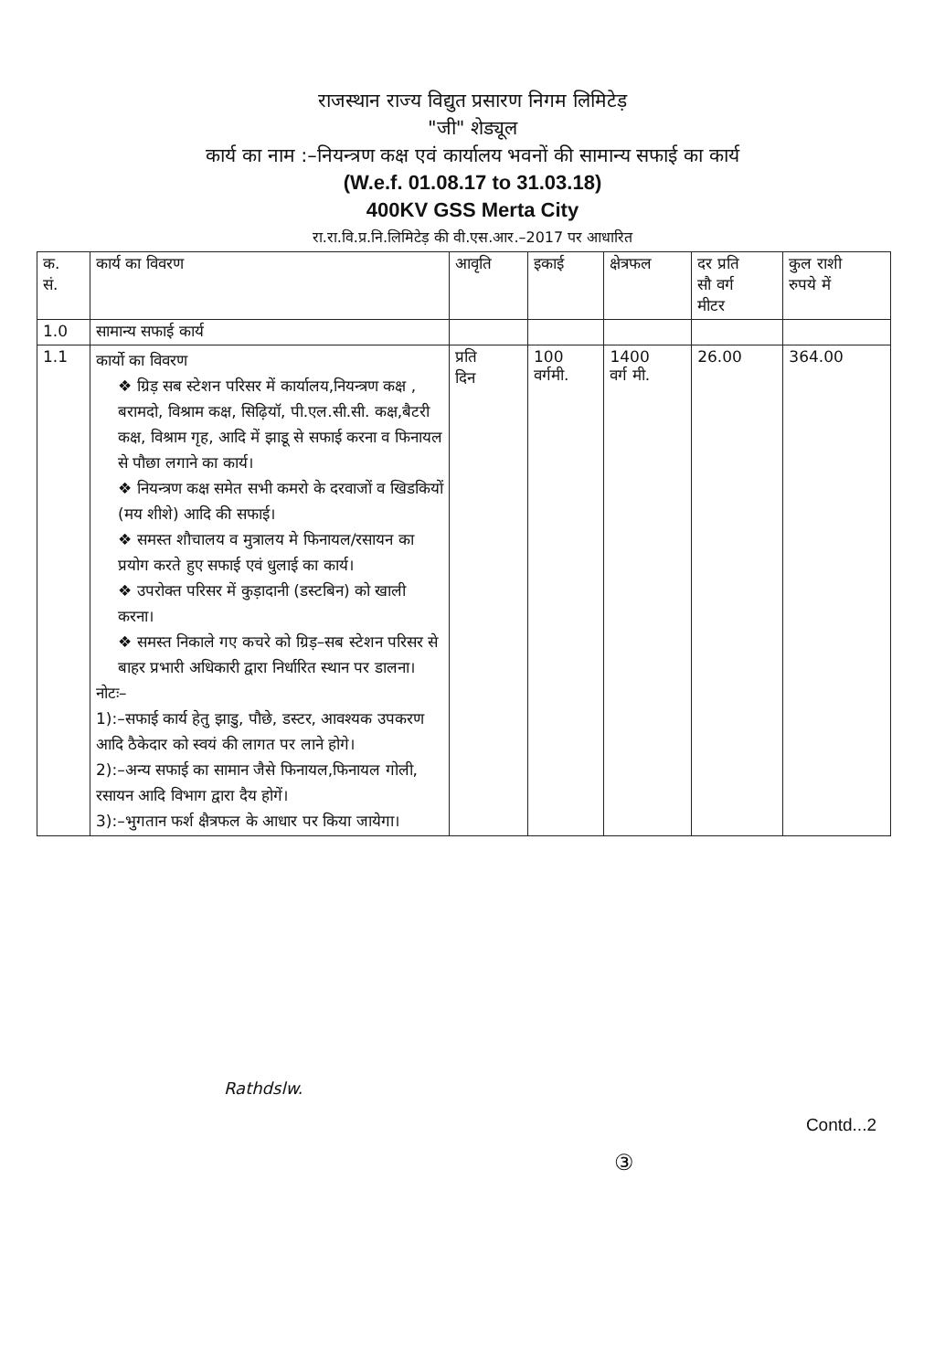राजस्थान राज्य विद्युत प्रसारण निगम लिमिटेड़
"जी" शेड्यूल
कार्य का नाम :–नियन्त्रण कक्ष एवं कार्यालय भवनों की सामान्य सफाई का कार्य
(W.e.f. 01.08.17 to 31.03.18)
400KV GSS Merta City
रा.रा.वि.प्र.नि.लिमिटेड़ की वी.एस.आर.–2017 पर आधारित
| क. सं. | कार्य का विवरण | आवृति | इकाई | क्षेत्रफल | दर प्रति सौ वर्ग मीटर | कुल राशी रुपये में |
| --- | --- | --- | --- | --- | --- | --- |
| 1.0 | सामान्य सफाई कार्य | | | | | |
| 1.1 | कार्यो का विवरण ❖ ग्रिड़ सब स्टेशन परिसर में कार्यालय,नियन्त्रण कक्ष , बरामदो, विश्राम कक्ष, सिढ़ियॉ, पी.एल.सी.सी. कक्ष,बैटरी कक्ष, विश्राम गृह, आदि में झाडू से सफाई करना व फिनायल से पौछा लगाने का कार्य। ❖ नियन्त्रण कक्ष समेत सभी कमरो के दरवाजों व खिडकियों (मय शीशे) आदि की सफाई। ❖ समस्त शौचालय व मुत्रालय मे फिनायल/रसायन का प्रयोग करते हुए सफाई एवं धुलाई का कार्य। ❖ उपरोक्त परिसर में कुड़ादानी (डस्टबिन) को खाली करना। ❖ समस्त निकाले गए कचरे को ग्रिड़–सब स्टेशन परिसर से बाहर प्रभारी अधिकारी द्वारा निर्धारित स्थान पर डालना। नोटः– 1):–सफाई कार्य हेतु झाडु, पौछे, डस्टर, आवश्यक उपकरण आदि ठैकेदार को स्वयं की लागत पर लाने होगे। 2):–अन्य सफाई का सामान जैसे फिनायल,फिनायल गोली, रसायन आदि विभाग द्वारा दैय होगें। 3):–भुगतान फर्श क्षैत्रफल के आधार पर किया जायेगा। | प्रति दिन | 100 वर्गमी. | 1400 वर्ग मी. | 26.00 | 364.00 |
Rathdslw.
Contd...2
③